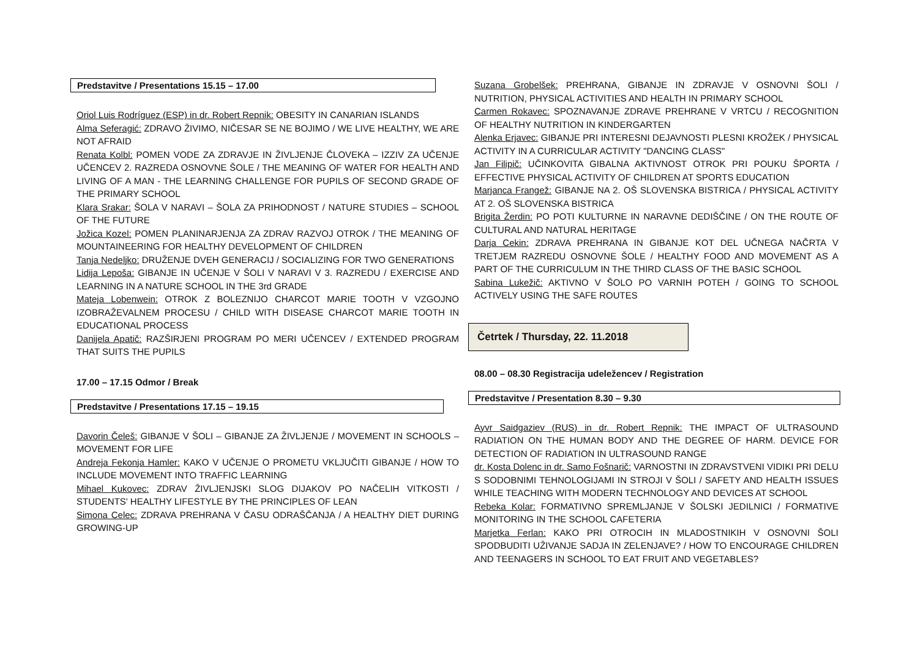Predstavitve / Presentations 15.15 – 17.00
Oriol Luis Rodríguez (ESP) in dr. Robert Repnik: OBESITY IN CANARIAN ISLANDS
Alma Seferagić: ZDRAVO ŽIVIMO, NIČESAR SE NE BOJIMO / WE LIVE HEALTHY, WE ARE NOT AFRAID
Renata Kolbl: POMEN VODE ZA ZDRAVJE IN ŽIVLJENJE ČLOVEKA – IZZIV ZA UČENJE UČENCEV 2. RAZREDA OSNOVNE ŠOLE / THE MEANING OF WATER FOR HEALTH AND LIVING OF A MAN - THE LEARNING CHALLENGE FOR PUPILS OF SECOND GRADE OF THE PRIMARY SCHOOL
Klara Srakar: ŠOLA V NARAVI – ŠOLA ZA PRIHODNOST / NATURE STUDIES – SCHOOL OF THE FUTURE
Jožica Kozel: POMEN PLANINARJENJA ZA ZDRAV RAZVOJ OTROK / THE MEANING OF MOUNTAINEERING FOR HEALTHY DEVELOPMENT OF CHILDREN
Tanja Nedeljko: DRUŽENJE DVEH GENERACIJ / SOCIALIZING FOR TWO GENERATIONS
Lidija Lepoša: GIBANJE IN UČENJE V ŠOLI V NARAVI V 3. RAZREDU / EXERCISE AND LEARNING IN A NATURE SCHOOL IN THE 3rd GRADE
Mateja Lobenwein: OTROK Z BOLEZNIJO CHARCOT MARIE TOOTH V VZGOJNO IZOBRAŽEVALNEM PROCESU / CHILD WITH DISEASE CHARCOT MARIE TOOTH IN EDUCATIONAL PROCESS
Danijela Apatič: RAZŠIRJENI PROGRAM PO MERI UČENCEV / EXTENDED PROGRAM THAT SUITS THE PUPILS
17.00 – 17.15 Odmor / Break
Predstavitve / Presentations 17.15 – 19.15
Davorin Čeleš: GIBANJE V ŠOLI – GIBANJE ZA ŽIVLJENJE / MOVEMENT IN SCHOOLS – MOVEMENT FOR LIFE
Andreja Fekonja Hamler: KAKO V UČENJE O PROMETU VKLJUČITI GIBANJE / HOW TO INCLUDE MOVEMENT INTO TRAFFIC LEARNING
Mihael Kukovec: ZDRAV ŽIVLJENJSKI SLOG DIJAKOV PO NAČELIH VITKOSTI / STUDENTS' HEALTHY LIFESTYLE BY THE PRINCIPLES OF LEAN
Simona Celec: ZDRAVA PREHRANA V ČASU ODRAŠČANJA / A HEALTHY DIET DURING GROWING-UP
Suzana Grobelšek: PREHRANA, GIBANJE IN ZDRAVJE V OSNOVNI ŠOLI / NUTRITION, PHYSICAL ACTIVITIES AND HEALTH IN PRIMARY SCHOOL
Carmen Rokavec: SPOZNAVANJE ZDRAVE PREHRANE V VRTCU / RECOGNITION OF HEALTHY NUTRITION IN KINDERGARTEN
Alenka Erjavec: GIBANJE PRI INTERESNI DEJAVNOSTI PLESNI KROŽEK / PHYSICAL ACTIVITY IN A CURRICULAR ACTIVITY "DANCING CLASS"
Jan Filipič: UČINKOVITA GIBALNA AKTIVNOST OTROK PRI POUKU ŠPORTA / EFFECTIVE PHYSICAL ACTIVITY OF CHILDREN AT SPORTS EDUCATION
Marjanca Frangež: GIBANJE NA 2. OŠ SLOVENSKA BISTRICA / PHYSICAL ACTIVITY AT 2. OŠ SLOVENSKA BISTRICA
Brigita Žerdin: PO POTI KULTURNE IN NARAVNE DEDIŠČINE / ON THE ROUTE OF CULTURAL AND NATURAL HERITAGE
Darja Cekin: ZDRAVA PREHRANA IN GIBANJE KOT DEL UČNEGA NAČRTA V TRETJEM RAZREDU OSNOVNE ŠOLE / HEALTHY FOOD AND MOVEMENT AS A PART OF THE CURRICULUM IN THE THIRD CLASS OF THE BASIC SCHOOL
Sabina Lukežič: AKTIVNO V ŠOLO PO VARNIH POTEH / GOING TO SCHOOL ACTIVELY USING THE SAFE ROUTES
Četrtek / Thursday, 22. 11.2018
08.00 – 08.30 Registracija udeležencev / Registration
Predstavitve / Presentation 8.30 – 9.30
Ayvr Saidgaziev (RUS) in dr. Robert Repnik: THE IMPACT OF ULTRASOUND RADIATION ON THE HUMAN BODY AND THE DEGREE OF HARM. DEVICE FOR DETECTION OF RADIATION IN ULTRASOUND RANGE
dr. Kosta Dolenc in dr. Samo Fošnarič: VARNOSTNI IN ZDRAVSTVENI VIDIKI PRI DELU S SODOBNIMI TEHNOLOGIJAMI IN STROJI V ŠOLI / SAFETY AND HEALTH ISSUES WHILE TEACHING WITH MODERN TECHNOLOGY AND DEVICES AT SCHOOL
Rebeka Kolar: FORMATIVNO SPREMLJANJE V ŠOLSKI JEDILNICI / FORMATIVE MONITORING IN THE SCHOOL CAFETERIA
Marjetka Ferlan: KAKO PRI OTROCIH IN MLADOSTNIKIH V OSNOVNI ŠOLI SPODBUDITI UŽIVANJE SADJA IN ZELENJAVE? / HOW TO ENCOURAGE CHILDREN AND TEENAGERS IN SCHOOL TO EAT FRUIT AND VEGETABLES?